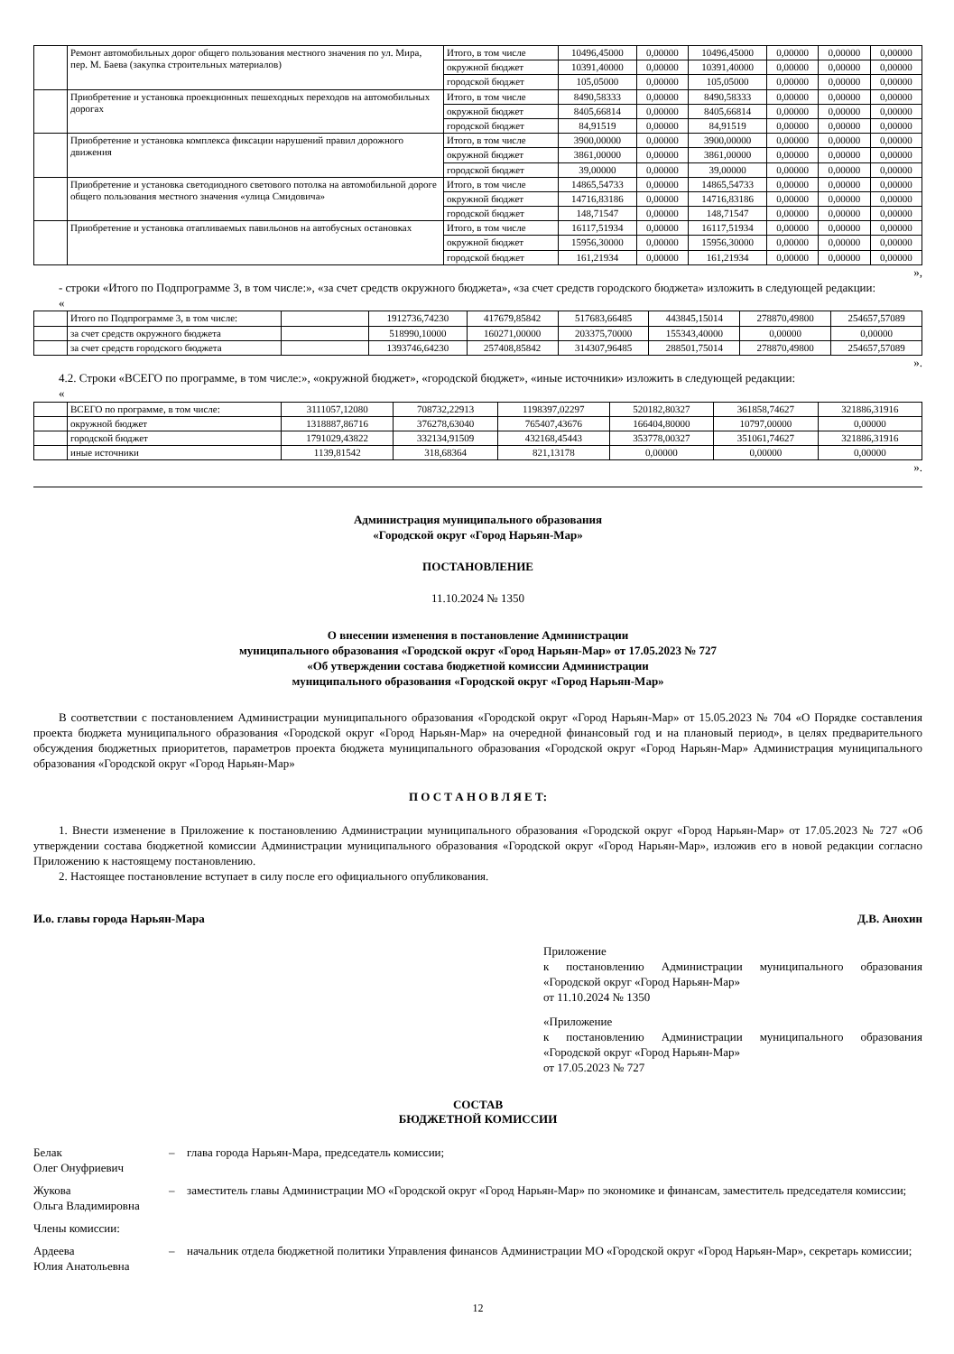| | Ремонт автомобильных дорог общего пользования местного значения по ул. Мира, пер. М. Баева (закупка строительных материалов) | Итого, в том числе | 10496,45000 | 0,00000 | 10496,45000 | 0,00000 | 0,00000 | 0,00000 |
| | | окружной бюджет | 10391,40000 | 0,00000 | 10391,40000 | 0,00000 | 0,00000 | 0,00000 |
| | | городской бюджет | 105,05000 | 0,00000 | 105,05000 | 0,00000 | 0,00000 | 0,00000 |
| | Приобретение и установка проекционных пешеходных переходов на автомобильных дорогах | Итого, в том числе | 8490,58333 | 0,00000 | 8490,58333 | 0,00000 | 0,00000 | 0,00000 |
| | | окружной бюджет | 8405,66814 | 0,00000 | 8405,66814 | 0,00000 | 0,00000 | 0,00000 |
| | | городской бюджет | 84,91519 | 0,00000 | 84,91519 | 0,00000 | 0,00000 | 0,00000 |
| | Приобретение и установка комплекса фиксации нарушений правил дорожного движения | Итого, в том числе | 3900,00000 | 0,00000 | 3900,00000 | 0,00000 | 0,00000 | 0,00000 |
| | | окружной бюджет | 3861,00000 | 0,00000 | 3861,00000 | 0,00000 | 0,00000 | 0,00000 |
| | | городской бюджет | 39,00000 | 0,00000 | 39,00000 | 0,00000 | 0,00000 | 0,00000 |
| | Приобретение и установка светодиодного светового потолка на автомобильной дороге общего пользования местного значения «улица Смидовича» | Итого, в том числе | 14865,54733 | 0,00000 | 14865,54733 | 0,00000 | 0,00000 | 0,00000 |
| | | окружной бюджет | 14716,83186 | 0,00000 | 14716,83186 | 0,00000 | 0,00000 | 0,00000 |
| | | городской бюджет | 148,71547 | 0,00000 | 148,71547 | 0,00000 | 0,00000 | 0,00000 |
| | Приобретение и установка отапливаемых павильонов на автобусных остановках | Итого, в том числе | 16117,51934 | 0,00000 | 16117,51934 | 0,00000 | 0,00000 | 0,00000 |
| | | окружной бюджет | 15956,30000 | 0,00000 | 15956,30000 | 0,00000 | 0,00000 | 0,00000 |
| | | городской бюджет | 161,21934 | 0,00000 | 161,21934 | 0,00000 | 0,00000 | 0,00000 |
»,
- строки «Итого по Подпрограмме 3, в том числе:», «за счет средств окружного бюджета», «за счет средств городского бюджета» изложить в следующей редакции:
«
| | Итого по Подпрограмме 3, в том числе: | | 1912736,74230 | 417679,85842 | 517683,66485 | 443845,15014 | 278870,49800 | 254657,57089 |
| | за счет средств окружного бюджета | | 518990,10000 | 160271,00000 | 203375,70000 | 155343,40000 | 0,00000 | 0,00000 |
| | за счет средств городского бюджета | | 1393746,64230 | 257408,85842 | 314307,96485 | 288501,75014 | 278870,49800 | 254657,57089 |
».
4.2. Строки «ВСЕГО по программе, в том числе:», «окружной бюджет», «городской бюджет», «иные источники» изложить в следующей редакции:
«
| | ВСЕГО по программе, в том числе: | 3111057,12080 | 708732,22913 | 1198397,02297 | 520182,80327 | 361858,74627 | 321886,31916 |
| | окружной бюджет | 1318887,86716 | 376278,63040 | 765407,43676 | 166404,80000 | 10797,00000 | 0,00000 |
| | городской бюджет | 1791029,43822 | 332134,91509 | 432168,45443 | 353778,00327 | 351061,74627 | 321886,31916 |
| | иные источники | 1139,81542 | 318,68364 | 821,13178 | 0,00000 | 0,00000 | 0,00000 |
».
Администрация муниципального образования
«Городской округ «Город Нарьян-Мар»
ПОСТАНОВЛЕНИЕ
11.10.2024 № 1350
О внесении изменения в постановление Администрации
муниципального образования «Городской округ «Город Нарьян-Мар» от 17.05.2023 № 727
«Об утверждении состава бюджетной комиссии Администрации
муниципального образования «Городской округ «Город Нарьян-Мар»
В соответствии с постановлением Администрации муниципального образования «Городской округ «Город Нарьян-Мар» от 15.05.2023 № 704 «О Порядке составления проекта бюджета муниципального образования «Городской округ «Город Нарьян-Мар» на очередной финансовый год и на плановый период», в целях предварительного обсуждения бюджетных приоритетов, параметров проекта бюджета муниципального образования «Городской округ «Город Нарьян-Мар» Администрация муниципального образования «Городской округ «Город Нарьян-Мар»
П О С Т А Н О В Л Я Е Т:
1. Внести изменение в Приложение к постановлению Администрации муниципального образования «Городской округ «Город Нарьян-Мар» от 17.05.2023 № 727 «Об утверждении состава бюджетной комиссии Администрации муниципального образования «Городской округ «Город Нарьян-Мар», изложив его в новой редакции согласно Приложению к настоящему постановлению.
2. Настоящее постановление вступает в силу после его официального опубликования.
И.о. главы города Нарьян-Мара Д.В. Анохин
Приложение
к постановлению Администрации муниципального образования «Городской округ «Город Нарьян-Мар»
от 11.10.2024 № 1350
«Приложение
к постановлению Администрации муниципального образования «Городской округ «Город Нарьян-Мар»
от 17.05.2023 № 727
СОСТАВ
БЮДЖЕТНОЙ КОМИССИИ
Белак
Олег Онуфриевич – глава города Нарьян-Мара, председатель комиссии;
Жукова
Ольга Владимировна – заместитель главы Администрации МО «Городской округ «Город Нарьян-Мар» по экономике и финансам, заместитель председателя комиссии;
Члены комиссии:
Ардеева
Юлия Анатольевна – начальник отдела бюджетной политики Управления финансов Администрации МО «Городской округ «Город Нарьян-Мар», секретарь комиссии;
12